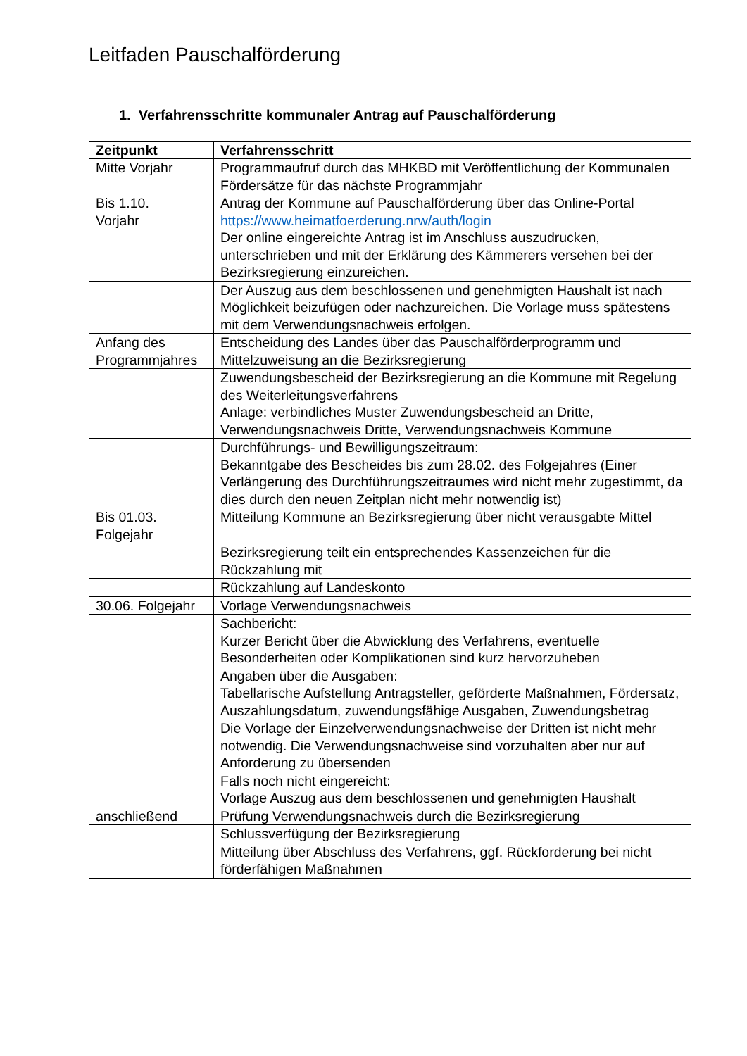Leitfaden Pauschalförderung
| 1. Verfahrensschritte kommunaler Antrag auf Pauschalförderung | |
| Zeitpunkt | Verfahrensschritt |
| Mitte Vorjahr | Programmaufruf durch das MHKBD mit Veröffentlichung der Kommunalen Fördersätze für das nächste Programmjahr |
| Bis 1.10. Vorjahr | Antrag der Kommune auf Pauschalförderung über das Online-Portal https://www.heimatfoerderung.nrw/auth/login Der online eingereichte Antrag ist im Anschluss auszudrucken, unterschrieben und mit der Erklärung des Kämmerers versehen bei der Bezirksregierung einzureichen. |
| | Der Auszug aus dem beschlossenen und genehmigten Haushalt ist nach Möglichkeit beizufügen oder nachzureichen. Die Vorlage muss spätestens mit dem Verwendungsnachweis erfolgen. |
| Anfang des Programmjahres | Entscheidung des Landes über das Pauschalförderprogramm und Mittelzuweisung an die Bezirksregierung |
| | Zuwendungsbescheid der Bezirksregierung an die Kommune mit Regelung des Weiterleitungsverfahrens Anlage: verbindliches Muster Zuwendungsbescheid an Dritte, Verwendungsnachweis Dritte, Verwendungsnachweis Kommune |
| | Durchführungs- und Bewilligungszeitraum: Bekanntgabe des Bescheides bis zum 28.02. des Folgejahres (Einer Verlängerung des Durchführungszeitraumes wird nicht mehr zugestimmt, da dies durch den neuen Zeitplan nicht mehr notwendig ist) |
| Bis 01.03. Folgejahr | Mitteilung Kommune an Bezirksregierung über nicht verausgabte Mittel |
| | Bezirksregierung teilt ein entsprechendes Kassenzeichen für die Rückzahlung mit |
| | Rückzahlung auf Landeskonto |
| 30.06. Folgejahr | Vorlage Verwendungsnachweis |
| | Sachbericht: Kurzer Bericht über die Abwicklung des Verfahrens, eventuelle Besonderheiten oder Komplikationen sind kurz hervorzuheben |
| | Angaben über die Ausgaben: Tabellarische Aufstellung Antragsteller, geförderte Maßnahmen, Fördersatz, Auszahlungsdatum, zuwendungsfähige Ausgaben, Zuwendungsbetrag |
| | Die Vorlage der Einzelverwendungsnachweise der Dritten ist nicht mehr notwendig. Die Verwendungsnachweise sind vorzuhalten aber nur auf Anforderung zu übersenden |
| | Falls noch nicht eingereicht: Vorlage Auszug aus dem beschlossenen und genehmigten Haushalt |
| anschließend | Prüfung Verwendungsnachweis durch die Bezirksregierung |
| | Schlussverfügung der Bezirksregierung |
| | Mitteilung über Abschluss des Verfahrens, ggf. Rückforderung bei nicht förderfähigen Maßnahmen |